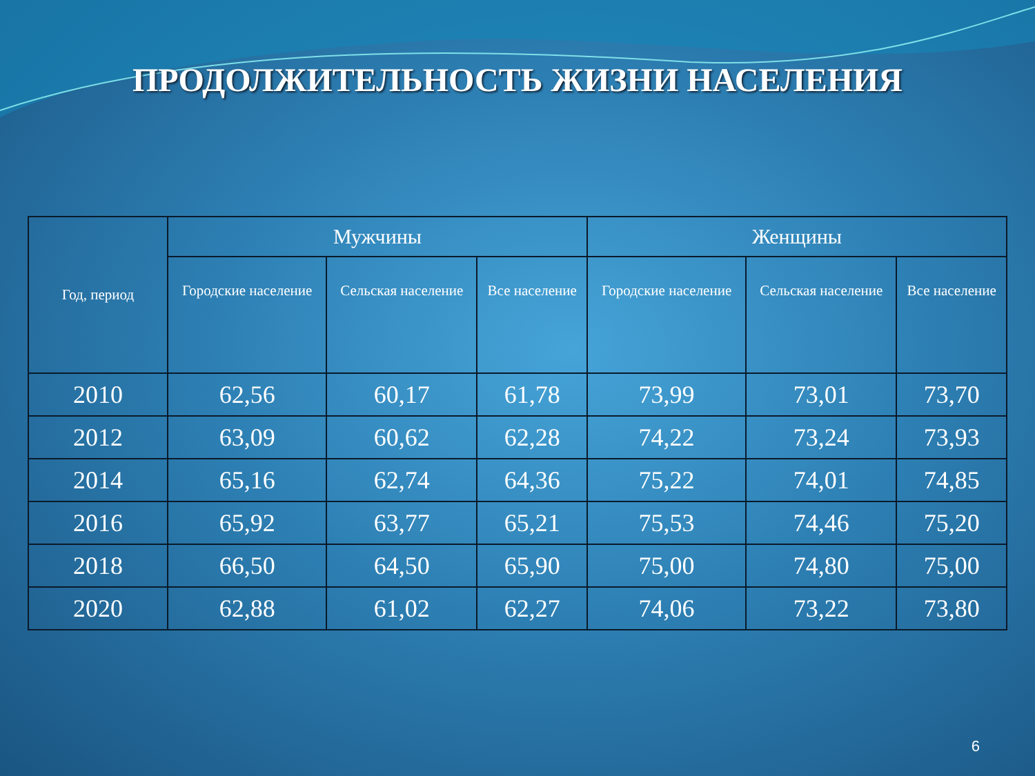ПРОДОЛЖИТЕЛЬНОСТЬ ЖИЗНИ НАСЕЛЕНИЯ
| Год, период | Мужчины | | | Женщины | | |
| --- | --- | --- | --- | --- | --- | --- |
| | Городские население | Сельская население | Все население | Городские население | Сельская население | Все население |
| 2010 | 62,56 | 60,17 | 61,78 | 73,99 | 73,01 | 73,70 |
| 2012 | 63,09 | 60,62 | 62,28 | 74,22 | 73,24 | 73,93 |
| 2014 | 65,16 | 62,74 | 64,36 | 75,22 | 74,01 | 74,85 |
| 2016 | 65,92 | 63,77 | 65,21 | 75,53 | 74,46 | 75,20 |
| 2018 | 66,50 | 64,50 | 65,90 | 75,00 | 74,80 | 75,00 |
| 2020 | 62,88 | 61,02 | 62,27 | 74,06 | 73,22 | 73,80 |
6